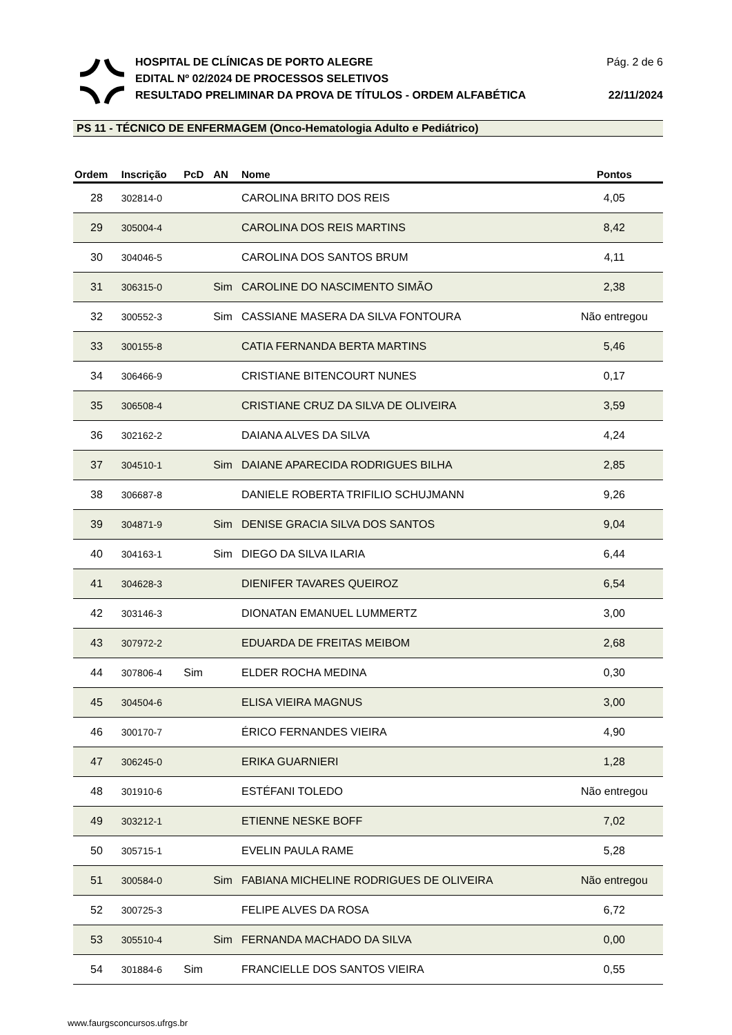HOSPITAL DE CLÍNICAS DE PORTO ALEGRE
EDITAL Nº 02/2024 DE PROCESSOS SELETIVOS
RESULTADO PRELIMINAR DA PROVA DE TÍTULOS - ORDEM ALFABÉTICA
Pág. 2 de 6
22/11/2024
PS 11 - TÉCNICO DE ENFERMAGEM (Onco-Hematologia Adulto e Pediátrico)
| Ordem | Inscrição | PcD | AN | Nome | Pontos | |
| --- | --- | --- | --- | --- | --- | --- |
| 28 | 302814-0 | | | CAROLINA BRITO DOS REIS | 4,05 | |
| 29 | 305004-4 | | | CAROLINA DOS REIS MARTINS | 8,42 | |
| 30 | 304046-5 | | | CAROLINA DOS SANTOS BRUM | 4,11 | |
| 31 | 306315-0 | | Sim | CAROLINE DO NASCIMENTO SIMÃO | 2,38 | |
| 32 | 300552-3 | | Sim | CASSIANE MASERA DA SILVA FONTOURA | Não entregou | |
| 33 | 300155-8 | | | CATIA FERNANDA BERTA MARTINS | 5,46 | |
| 34 | 306466-9 | | | CRISTIANE BITENCOURT NUNES | 0,17 | |
| 35 | 306508-4 | | | CRISTIANE CRUZ DA SILVA DE OLIVEIRA | 3,59 | |
| 36 | 302162-2 | | | DAIANA ALVES DA SILVA | 4,24 | |
| 37 | 304510-1 | | Sim | DAIANE APARECIDA RODRIGUES BILHA | 2,85 | |
| 38 | 306687-8 | | | DANIELE ROBERTA TRIFILIO SCHUJMANN | 9,26 | |
| 39 | 304871-9 | | Sim | DENISE GRACIA SILVA DOS SANTOS | 9,04 | |
| 40 | 304163-1 | | Sim | DIEGO DA SILVA ILARIA | 6,44 | |
| 41 | 304628-3 | | | DIENIFER TAVARES QUEIROZ | 6,54 | |
| 42 | 303146-3 | | | DIONATAN EMANUEL LUMMERTZ | 3,00 | |
| 43 | 307972-2 | | | EDUARDA DE FREITAS MEIBOM | 2,68 | |
| 44 | 307806-4 | Sim | | ELDER ROCHA MEDINA | 0,30 | |
| 45 | 304504-6 | | | ELISA VIEIRA MAGNUS | 3,00 | |
| 46 | 300170-7 | | | ÉRICO FERNANDES VIEIRA | 4,90 | |
| 47 | 306245-0 | | | ERIKA GUARNIERI | 1,28 | |
| 48 | 301910-6 | | | ESTÉFANI TOLEDO | Não entregou | |
| 49 | 303212-1 | | | ETIENNE NESKE BOFF | 7,02 | |
| 50 | 305715-1 | | | EVELIN PAULA RAME | 5,28 | |
| 51 | 300584-0 | | Sim | FABIANA MICHELINE RODRIGUES DE OLIVEIRA | Não entregou | |
| 52 | 300725-3 | | | FELIPE ALVES DA ROSA | 6,72 | |
| 53 | 305510-4 | | Sim | FERNANDA MACHADO DA SILVA | 0,00 | |
| 54 | 301884-6 | Sim | | FRANCIELLE DOS SANTOS VIEIRA | 0,55 | |
www.faurgsconcursos.ufrgs.br